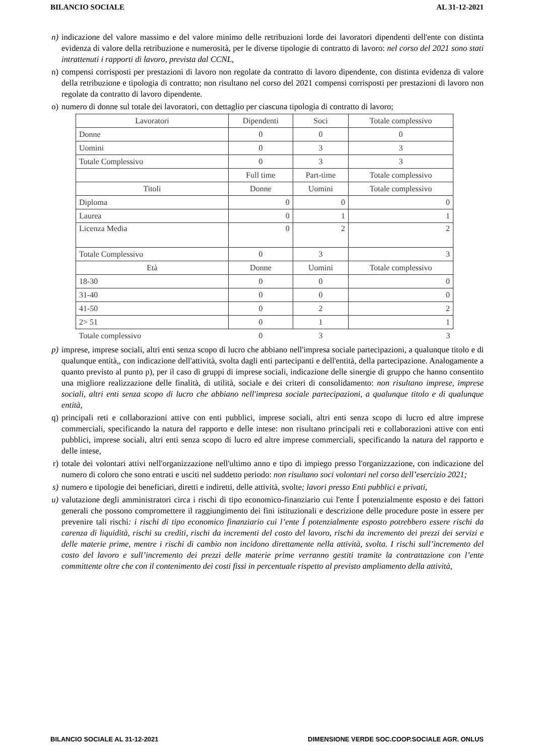BILANCIO SOCIALE AL 31-12-2021
n) indicazione del valore massimo e del valore minimo delle retribuzioni lorde dei lavoratori dipendenti dell'ente con distinta evidenza di valore della retribuzione e numerosità, per le diverse tipologie di contratto di lavoro: nel corso del 2021 sono stati intrattenuti i rapporti di lavoro, prevista dal CCNL,
n) compensi corrisposti per prestazioni di lavoro non regolate da contratto di lavoro dipendente, con distinta evidenza di valore della retribuzione e tipologia di contratto; non risultano nel corso del 2021 compensi corrisposti per prestazioni di lavoro non regolate da contratto di lavoro dipendente.
o) numero di donne sul totale dei lavoratori, con dettaglio per ciascuna tipologia di contratto di lavoro;
| Lavoratori | Dipendenti | Soci | Totale complessivo |
| --- | --- | --- | --- |
| Donne | 0 | 0 | 0 |
| Uomini | 0 | 3 | 3 |
| Totale Complessivo | 0 | 3 | 3 |
| | Full time | Part-time | Totale complessivo |
| Titoli | Donne | Uomini | Totale complessivo |
| Diploma | 0 | 0 | 0 |
| Laurea | 0 | 1 | 1 |
| Licenza Media | 0 | 2 | 2 |
| Totale Complessivo | 0 | 3 | 3 |
| Età | Donne | Uomini | Totale complessivo |
| 18-30 | 0 | 0 | 0 |
| 31-40 | 0 | 0 | 0 |
| 41-50 | 0 | 2 | 2 |
| 2> 51 | 0 | 1 | 1 |
| Totale complessivo | 0 | 3 | 3 |
p) imprese, imprese sociali, altri enti senza scopo di lucro che abbiano nell'impresa sociale partecipazioni, a qualunque titolo e di qualunque entità,, con indicazione dell'attività, svolta dagli enti partecipanti e dell'entità, della partecipazione. Analogamente a quanto previsto al punto p), per il caso di gruppi di imprese sociali, indicazione delle sinergie di gruppo che hanno consentito una migliore realizzazione delle finalità, di utilità, sociale e dei criteri di consolidamento: non risultano imprese, imprese sociali, altri enti senza scopo di lucro che abbiano nell'impresa sociale partecipazioni, a qualunque titolo e di qualunque entità,
q) principali reti e collaborazioni attive con enti pubblici, imprese sociali, altri enti senza scopo di lucro ed altre imprese commerciali, specificando la natura del rapporto e delle intese: non risultano principali reti e collaborazioni attive con enti pubblici, imprese sociali, altri enti senza scopo di lucro ed altre imprese commerciali, specificando la natura del rapporto e delle intese,
r) totale dei volontari attivi nell'organizzazione nell'ultimo anno e tipo di impiego presso l'organizzazione, con indicazione del numero di coloro che sono entrati e usciti nel suddetto periodo: non risultano soci volontari nel corso dell’esercizio 2021;
s) numero e tipologie dei beneficiari, diretti e indiretti, delle attività, svolte; lavori presso Enti pubblici e privati,
u) valutazione degli amministratori circa i rischi di tipo economico-finanziario cui l'ente Í potenzialmente esposto e dei fattori generali che possono compromettere il raggiungimento dei fini istituzionali e descrizione delle procedure poste in essere per prevenire tali rischi: i rischi di tipo economico finanziario cui l’ente Í potenzialmente esposto potrebbero essere rischi da carenza di liquidità, rischi su crediti, rischi da incrementi del costo del lavoro, rischi da incremento dei prezzi dei servizi e delle materie prime, mentre i rischi di cambio non incidono direttamente nella attività, svolta. I rischi sull’incremento del costo del lavoro e sull’incremento dei prezzi delle materie prime verranno gestiti tramite la contrattazione con l’ente committente oltre che con il contenimento dei costi fissi in percentuale rispetto al previsto ampliamento della attività,
BILANCIO SOCIALE AL 31-12-2021 DIMENSIONE VERDE SOC.COOP.SOCIALE AGR. ONLUS